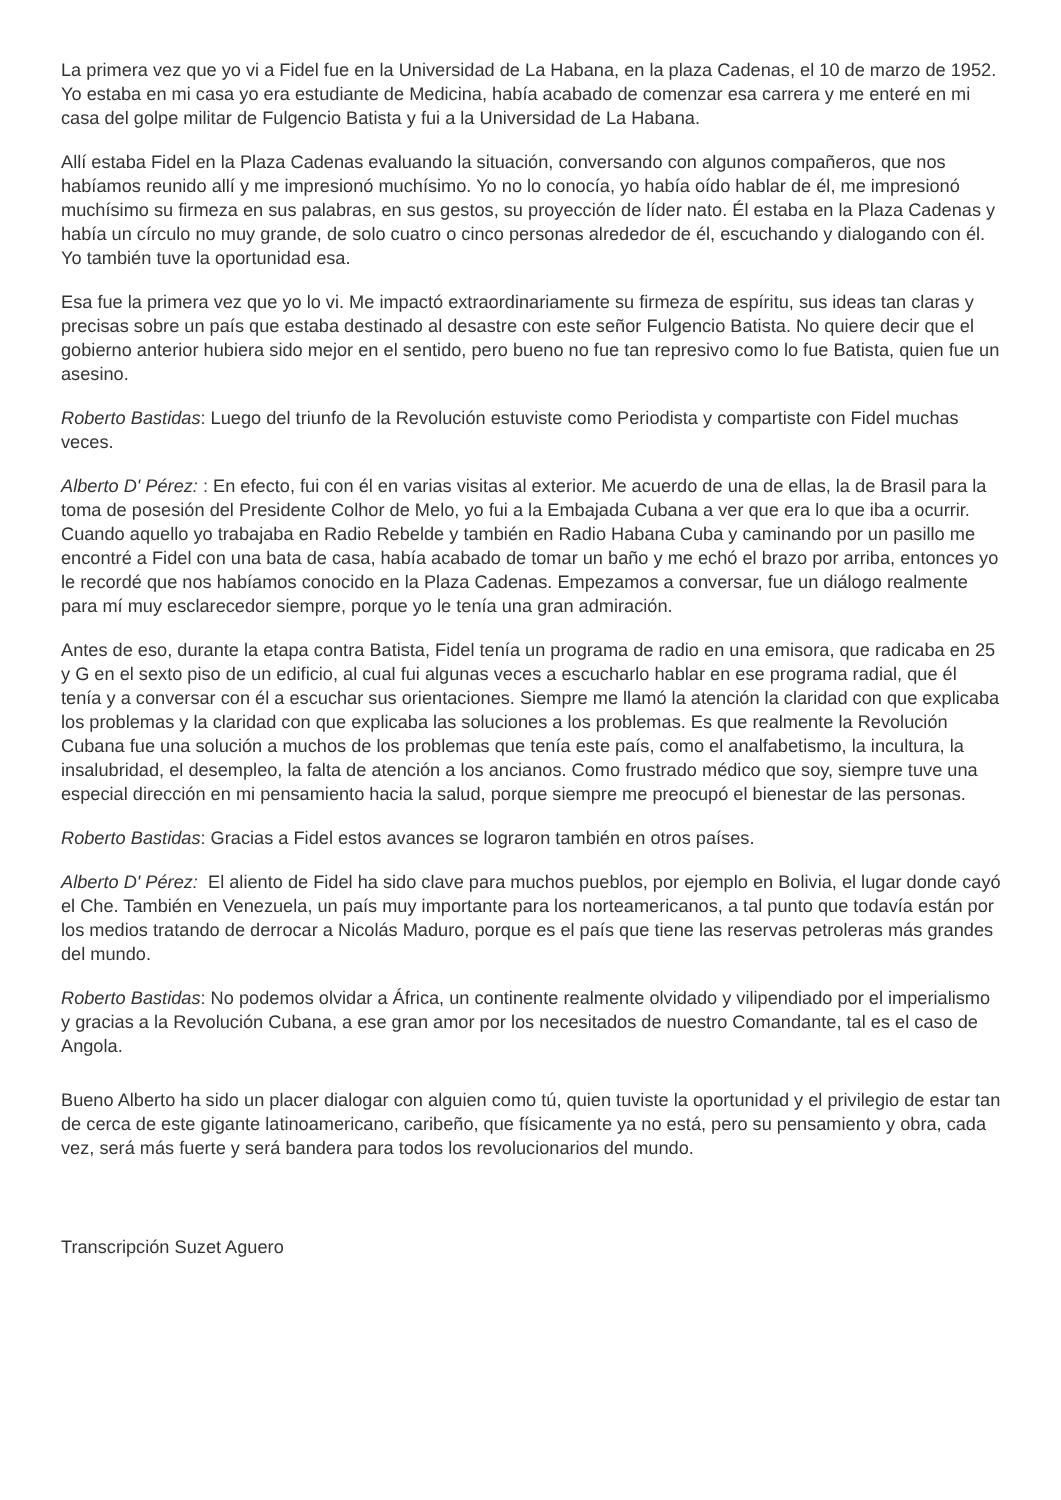La primera vez que yo vi a Fidel fue en la Universidad de La Habana, en la plaza Cadenas, el 10 de marzo de 1952. Yo estaba en mi casa yo era estudiante de Medicina, había acabado de comenzar esa carrera y me enteré en mi casa del golpe militar de Fulgencio Batista y fui a la Universidad de La Habana.
Allí estaba Fidel en la Plaza Cadenas evaluando la situación, conversando con algunos compañeros, que nos habíamos reunido allí y me impresionó muchísimo. Yo no lo conocía, yo había oído hablar de él, me impresionó muchísimo su firmeza en sus palabras, en sus gestos, su proyección de líder nato. Él estaba en la Plaza Cadenas y había un círculo no muy grande, de solo cuatro o cinco personas alrededor de él, escuchando y dialogando con él. Yo también tuve la oportunidad esa.
Esa fue la primera vez que yo lo vi. Me impactó extraordinariamente su firmeza de espíritu, sus ideas tan claras y precisas sobre un país que estaba destinado al desastre con este señor Fulgencio Batista. No quiere decir que el gobierno anterior hubiera sido mejor en el sentido, pero bueno no fue tan represivo como lo fue Batista, quien fue un asesino.
Roberto Bastidas: Luego del triunfo de la Revolución estuviste como Periodista y compartiste con Fidel muchas veces.
Alberto D' Pérez: : En efecto, fui con él en varias visitas al exterior. Me acuerdo de una de ellas, la de Brasil para la toma de posesión del Presidente Colhor de Melo, yo fui a la Embajada Cubana a ver que era lo que iba a ocurrir. Cuando aquello yo trabajaba en Radio Rebelde y también en Radio Habana Cuba y caminando por un pasillo me encontré a Fidel con una bata de casa, había acabado de tomar un baño y me echó el brazo por arriba, entonces yo le recordé que nos habíamos conocido en la Plaza Cadenas. Empezamos a conversar, fue un diálogo realmente para mí muy esclarecedor siempre, porque yo le tenía una gran admiración.
Antes de eso, durante la etapa contra Batista, Fidel tenía un programa de radio en una emisora, que radicaba en 25 y G en el sexto piso de un edificio, al cual fui algunas veces a escucharlo hablar en ese programa radial, que él tenía y a conversar con él a escuchar sus orientaciones. Siempre me llamó la atención la claridad con que explicaba los problemas y la claridad con que explicaba las soluciones a los problemas. Es que realmente la Revolución Cubana fue una solución a muchos de los problemas que tenía este país, como el analfabetismo, la incultura, la insalubridad, el desempleo, la falta de atención a los ancianos. Como frustrado médico que soy, siempre tuve una especial dirección en mi pensamiento hacia la salud, porque siempre me preocupó el bienestar de las personas.
Roberto Bastidas: Gracias a Fidel estos avances se lograron también en otros países.
Alberto D' Pérez: El aliento de Fidel ha sido clave para muchos pueblos, por ejemplo en Bolivia, el lugar donde cayó el Che. También en Venezuela, un país muy importante para los norteamericanos, a tal punto que todavía están por los medios tratando de derrocar a Nicolás Maduro, porque es el país que tiene las reservas petroleras más grandes del mundo.
Roberto Bastidas: No podemos olvidar a África, un continente realmente olvidado y vilipendiado por el imperialismo y gracias a la Revolución Cubana, a ese gran amor por los necesitados de nuestro Comandante, tal es el caso de Angola.
Bueno Alberto ha sido un placer dialogar con alguien como tú, quien tuviste la oportunidad y el privilegio de estar tan de cerca de este gigante latinoamericano, caribeño, que físicamente ya no está, pero su pensamiento y obra, cada vez, será más fuerte y será bandera para todos los revolucionarios del mundo.
Transcripción Suzet Aguero